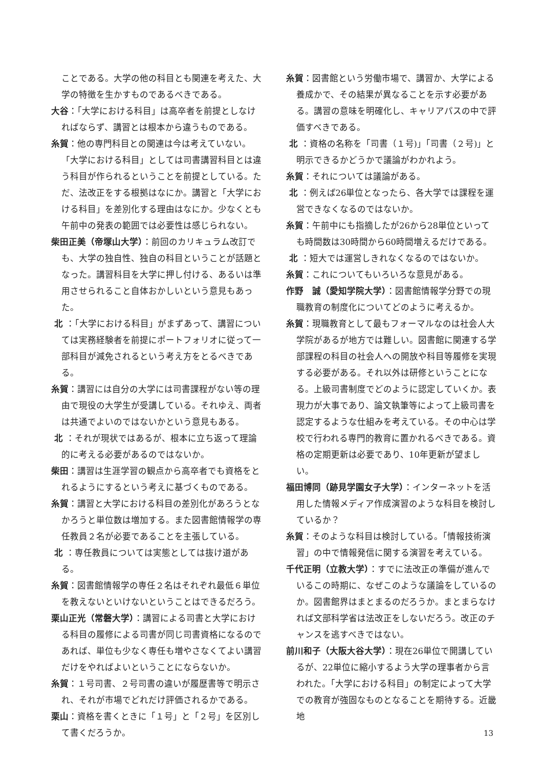ことである。大学の他の科目とも関連を考えた、大学の特徴を生かすものであるべきである。
大谷：「大学における科目」は高卒者を前提としなければならず、講習とは根本から違うものである。
糸賀：他の専門科目との関連は今は考えていない。「大学における科目」としては司書講習科目とは違う科目が作られるということを前提としている。ただ、法改正をする根拠はなにか。講習と「大学における科目」を差別化する理由はなにか。少なくとも午前中の発表の範囲では必要性は感じられない。
柴田正美（帝塚山大学）：前回のカリキュラム改訂でも、大学の独自性、独自の科目ということが話題となった。講習科目を大学に押し付ける、あるいは準用させられること自体おかしいという意見もあった。
北 ：「大学における科目」がまずあって、講習については実務経験者を前提にポートフォリオに従って一部科目が減免されるという考え方をとるべきである。
糸賀：講習には自分の大学には司書課程がない等の理由で現役の大学生が受講している。それゆえ、両者は共通でよいのではないかという意見もある。
北 ：それが現状ではあるが、根本に立ち返って理論的に考える必要があるのではないか。
柴田：講習は生涯学習の観点から高卒者でも資格をとれるようにするという考えに基づくものである。
糸賀：講習と大学における科目の差別化があろうとなかろうと単位数は増加する。また図書館情報学の専任教員２名が必要であることを主張している。
北 ：専任教員については実態としては抜け道がある。
糸賀：図書館情報学の専任２名はそれぞれ最低６単位を教えないといけないということはできるだろう。
栗山正光（常磐大学）：講習による司書と大学における科目の履修による司書が同じ司書資格になるのであれば、単位も少なく専任も増やさなくてよい講習だけをやればよいということにならないか。
糸賀：１号司書、２号司書の違いが履歴書等で明示され、それが市場でどれだけ評価されるかである。
栗山：資格を書くときに「１号」と「２号」を区別して書くだろうか。
糸賀：図書館という労働市場で、講習か、大学による養成かで、その結果が異なることを示す必要がある。講習の意味を明確化し、キャリアパスの中で評価すべきである。
北 ：資格の名称を「司書（１号)」「司書（２号)」と明示できるかどうかで議論がわかれよう。
糸賀：それについては議論がある。
北 ：例えば26単位となったら、各大学では課程を運営できなくなるのではないか。
糸賀：午前中にも指摘したが26から28単位といっても時間数は30時間から60時間増えるだけである。
北 ：短大では運営しきれなくなるのではないか。
糸賀：これについてもいろいろな意見がある。
作野　誠（愛知学院大学）：図書館情報学分野での現職教育の制度化についてどのように考えるか。
糸賀：現職教育として最もフォーマルなのは社会人大学院があるが地方では難しい。図書館に関連する学部課程の科目の社会人への開放や科目等履修を実現する必要がある。それ以外は研修ということになる。上級司書制度でどのように認定していくか。表現力が大事であり、論文執筆等によって上級司書を認定するような仕組みを考えている。その中心は学校で行われる専門的教育に置かれるべきである。資格の定期更新は必要であり、10年更新が望ましい。
福田博同（跡見学園女子大学）：インターネットを活用した情報メディア作成演習のような科目を検討しているか？
糸賀：そのような科目は検討している。「情報技術演習」の中で情報発信に関する演習を考えている。
千代正明（立教大学）：すでに法改正の準備が進んでいるこの時期に、なぜこのような議論をしているのか。図書館界はまとまるのだろうか。まとまらなければ文部科学省は法改正をしないだろう。改正のチャンスを逃すべきではない。
前川和子（大阪大谷大学）：現在26単位で開講しているが、22単位に縮小するよう大学の理事者から言われた。「大学における科目」の制定によって大学での教育が強固なものとなることを期待する。近畿地
13